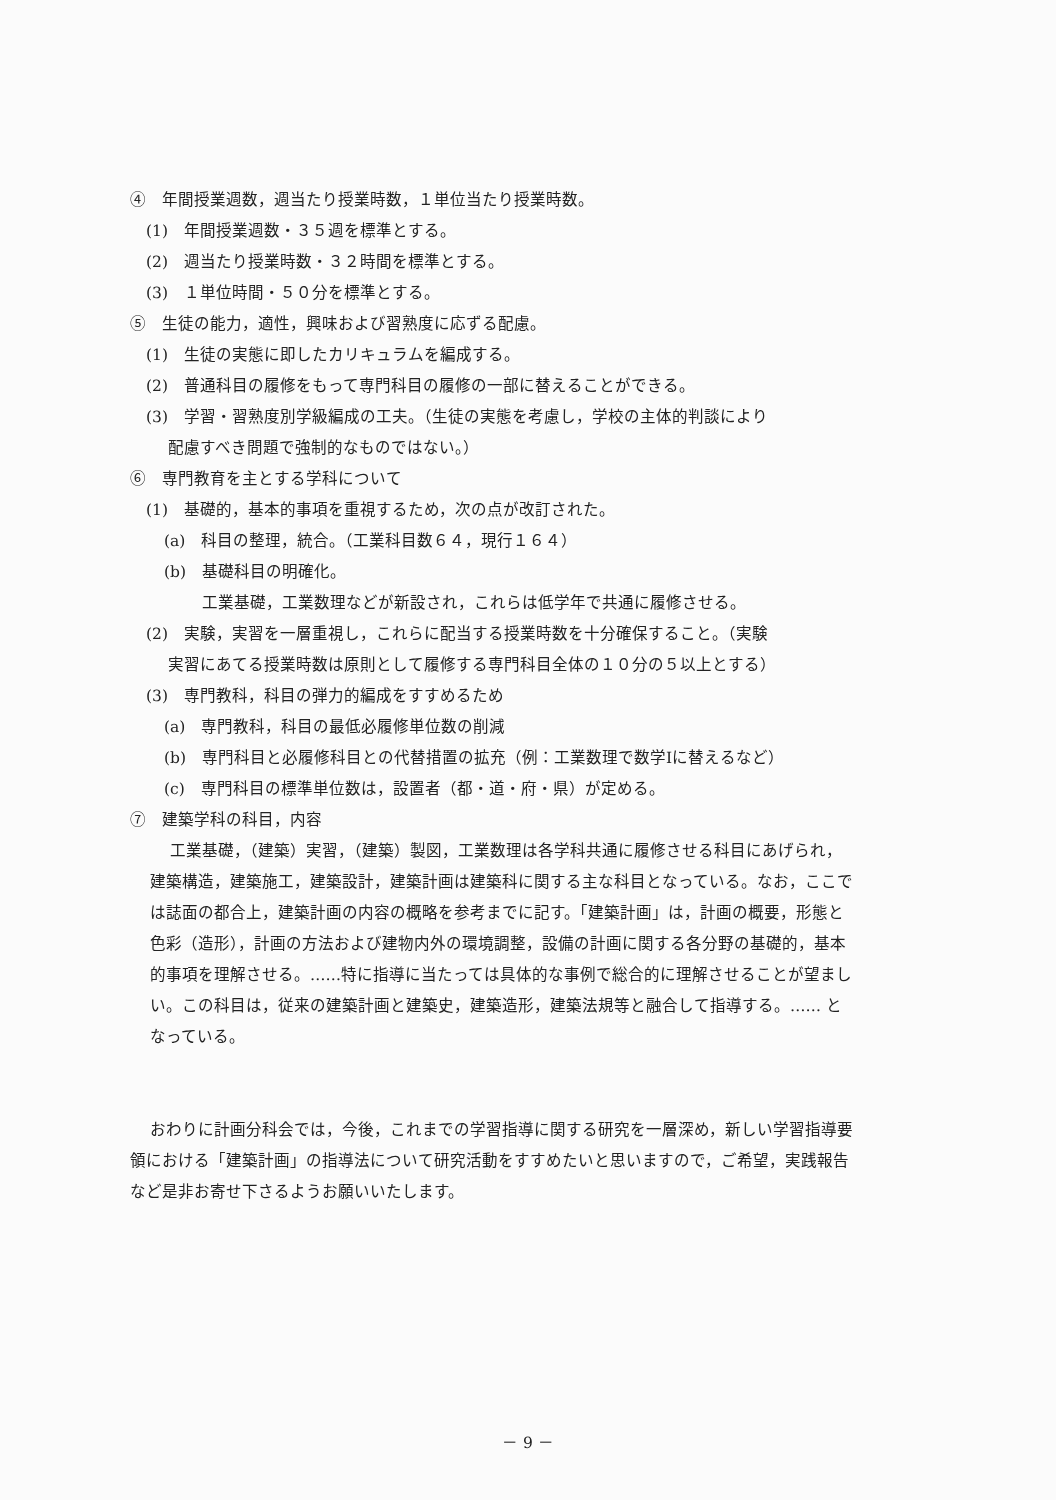④　年間授業週数，週当たり授業時数，１単位当たり授業時数。
(1)　年間授業週数・３５週を標準とする。
(2)　週当たり授業時数・３２時間を標準とする。
(3)　１単位時間・５０分を標準とする。
⑤　生徒の能力，適性，興味および習熟度に応ずる配慮。
(1)　生徒の実態に即したカリキュラムを編成する。
(2)　普通科目の履修をもって専門科目の履修の一部に替えることができる。
(3)　学習・習熟度別学級編成の工夫。（生徒の実態を考慮し，学校の主体的判談により
配慮すべき問題で強制的なものではない。）
⑥　専門教育を主とする学科について
(1)　基礎的，基本的事項を重視するため，次の点が改訂された。
(a)　科目の整理，統合。（工業科目数６４，現行１６４）
(b)　基礎科目の明確化。
工業基礎，工業数理などが新設され，これらは低学年で共通に履修させる。
(2)　実験，実習を一層重視し，これらに配当する授業時数を十分確保すること。（実験
実習にあてる授業時数は原則として履修する専門科目全体の１０分の５以上とする）
(3)　専門教科，科目の弾力的編成をすすめるため
(a)　専門教科，科目の最低必履修単位数の削減
(b)　専門科目と必履修科目との代替措置の拡充（例：工業数理で数学Ⅰに替えるなど）
(c)　専門科目の標準単位数は，設置者（都・道・府・県）が定める。
⑦　建築学科の科目，内容
工業基礎，（建築）実習，（建築）製図，工業数理は各学科共通に履修させる科目にあげられ，建築構造，建築施工，建築設計，建築計画は建築科に関する主な科目となっている。なお，ここでは誌面の都合上，建築計画の内容の概略を参考までに記す。「建築計画」は，計画の概要，形態と色彩（造形），計画の方法および建物内外の環境調整，設備の計画に関する各分野の基礎的，基本的事項を理解させる。……特に指導に当たっては具体的な事例で総合的に理解させることが望ましい。この科目は，従来の建築計画と建築史，建築造形，建築法規等と融合して指導する。…… となっている。
おわりに計画分科会では，今後，これまでの学習指導に関する研究を一層深め，新しい学習指導要領における「建築計画」の指導法について研究活動をすすめたいと思いますので，ご希望，実践報告など是非お寄せ下さるようお願いいたします。
－ 9 －